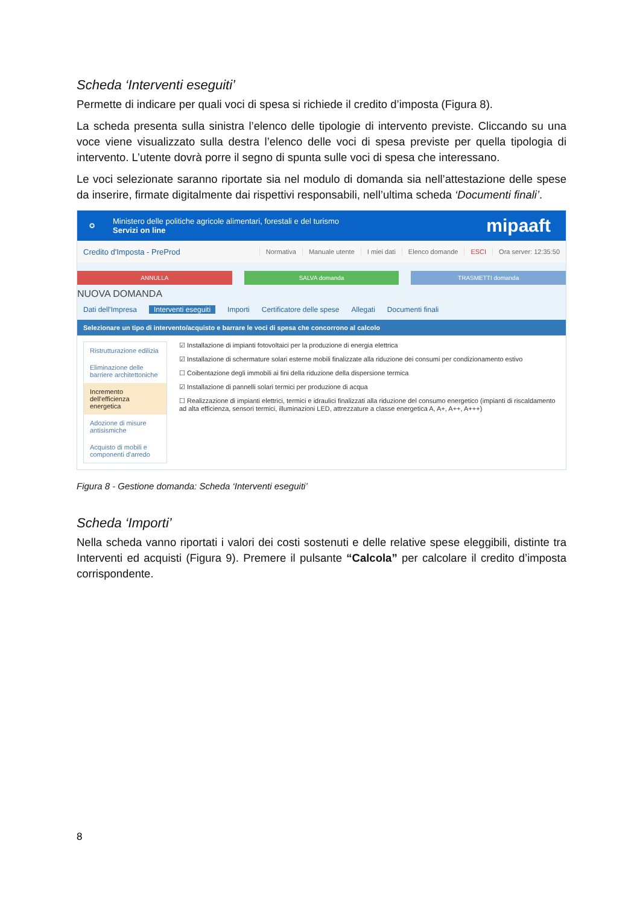Scheda ‘Interventi eseguiti’
Permette di indicare per quali voci di spesa si richiede il credito d’imposta (Figura 8).
La scheda presenta sulla sinistra l’elenco delle tipologie di intervento previste. Cliccando su una voce viene visualizzato sulla destra l’elenco delle voci di spesa previste per quella tipologia di intervento. L’utente dovrà porre il segno di spunta sulle voci di spesa che interessano.
Le voci selezionate saranno riportate sia nel modulo di domanda sia nell’attestazione delle spese da inserire, firmate digitalmente dai rispettivi responsabili, nell’ultima scheda ‘Documenti finali’.
✪
Ministero delle politiche agricole alimentari, forestali e del turismo
Servizi on line
mipaaft
Credito d'Imposta - PreProd
Normativa Manuale utente I miei dati Elenco domande ESCI Ora server: 12:35:50
ANNULLA SALVA domanda TRASMETTI domanda
NUOVA DOMANDA
Dati dell'Impresa Interventi eseguiti Importi Certificatore delle spese Allegati Documenti finali
Selezionare un tipo di intervento/acquisto e barrare le voci di spesa che concorrono al calcolo
Ristrutturazione edilizia
Eliminazione delle barriere architettoniche
Incremento dell'efficienza energetica
Adozione di misure antisismiche
Acquisto di mobili e componenti d'arredo
☑ Installazione di impianti fotovoltaici per la produzione di energia elettrica
☑ Installazione di schermature solari esterne mobili finalizzate alla riduzione dei consumi per condizionamento estivo
☐ Coibentazione degli immobili ai fini della riduzione della dispersione termica
☑ Installazione di pannelli solari termici per produzione di acqua
☐ Realizzazione di impianti elettrici, termici e idraulici finalizzati alla riduzione del consumo energetico (impianti di riscaldamento ad alta efficienza, sensori termici, illuminazioni LED, attrezzature a classe energetica A, A+, A++, A+++)
Figura 8 - Gestione domanda: Scheda ‘Interventi eseguiti’
Scheda ‘Importi’
Nella scheda vanno riportati i valori dei costi sostenuti e delle relative spese eleggibili, distinte tra Interventi ed acquisti (Figura 9). Premere il pulsante “Calcola” per calcolare il credito d’imposta corrispondente.
8